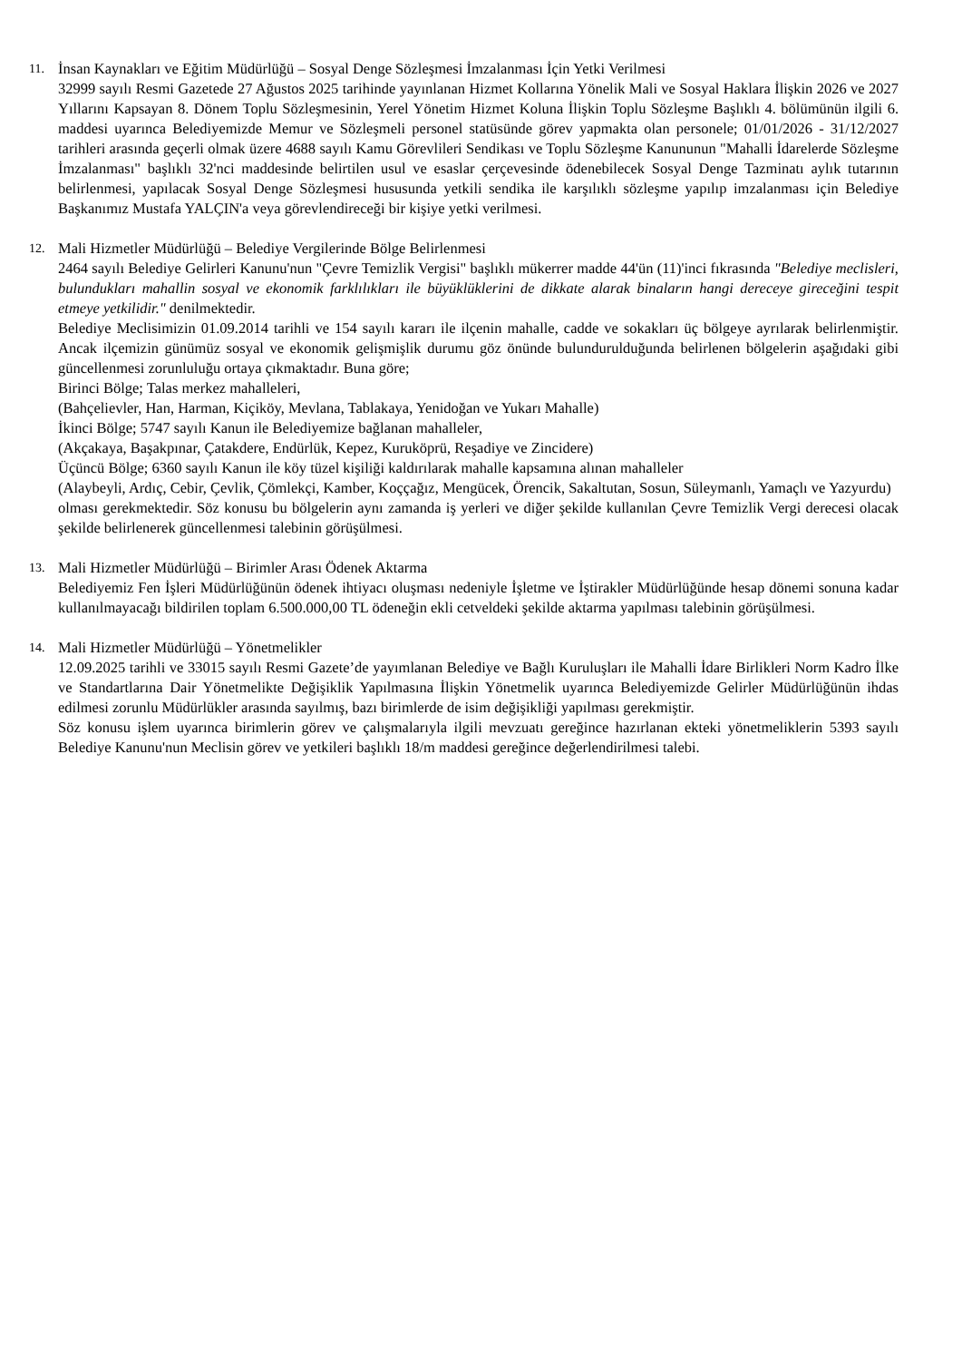11.
İnsan Kaynakları ve Eğitim Müdürlüğü – Sosyal Denge Sözleşmesi İmzalanması İçin Yetki Verilmesi
32999 sayılı Resmi Gazetede 27 Ağustos 2025 tarihinde yayınlanan Hizmet Kollarına Yönelik Mali ve Sosyal Haklara İlişkin 2026 ve 2027 Yıllarını Kapsayan 8. Dönem Toplu Sözleşmesinin, Yerel Yönetim Hizmet Koluna İlişkin Toplu Sözleşme Başlıklı 4. bölümünün ilgili 6. maddesi uyarınca Belediyemizde Memur ve Sözleşmeli personel statüsünde görev yapmakta olan personele; 01/01/2026 - 31/12/2027 tarihleri arasında geçerli olmak üzere 4688 sayılı Kamu Görevlileri Sendikası ve Toplu Sözleşme Kanununun "Mahalli İdarelerde Sözleşme İmzalanması" başlıklı 32'nci maddesinde belirtilen usul ve esaslar çerçevesinde ödenebilecek Sosyal Denge Tazminatı aylık tutarının belirlenmesi, yapılacak Sosyal Denge Sözleşmesi hususunda yetkili sendika ile karşılıklı sözleşme yapılıp imzalanması için Belediye Başkanımız Mustafa YALÇIN'a veya görevlendireceği bir kişiye yetki verilmesi.
12.
Mali Hizmetler Müdürlüğü – Belediye Vergilerinde Bölge Belirlenmesi
2464 sayılı Belediye Gelirleri Kanunu'nun "Çevre Temizlik Vergisi" başlıklı mükerrer madde 44'ün (11)'inci fıkrasında "Belediye meclisleri, bulundukları mahallin sosyal ve ekonomik farklılıkları ile büyüklüklerini de dikkate alarak binaların hangi dereceye gireceğini tespit etmeye yetkilidir." denilmektedir.
Belediye Meclisimizin 01.09.2014 tarihli ve 154 sayılı kararı ile ilçenin mahalle, cadde ve sokakları üç bölgeye ayrılarak belirlenmiştir. Ancak ilçemizin günümüz sosyal ve ekonomik gelişmişlik durumu göz önünde bulundurulduğunda belirlenen bölgelerin aşağıdaki gibi güncellenmesi zorunluluğu ortaya çıkmaktadır. Buna göre;
Birinci Bölge; Talas merkez mahalleleri,
(Bahçelievler, Han, Harman, Kiçiköy, Mevlana, Tablakaya, Yenidoğan ve Yukarı Mahalle)
İkinci Bölge; 5747 sayılı Kanun ile Belediyemize bağlanan mahalleler,
(Akçakaya, Başakpınar, Çatakdere, Endürlük, Kepez, Kuruköprü, Reşadiye ve Zincidere)
Üçüncü Bölge; 6360 sayılı Kanun ile köy tüzel kişiliği kaldırılarak mahalle kapsamına alınan mahalleler
(Alaybeyli, Ardıç, Cebir, Çevlik, Çömlekçi, Kamber, Koççağız, Mengücek, Örencik, Sakaltutan, Sosun, Süleymanlı, Yamaçlı ve Yazyurdu)
olması gerekmektedir. Söz konusu bu bölgelerin aynı zamanda iş yerleri ve diğer şekilde kullanılan Çevre Temizlik Vergi derecesi olacak şekilde belirlenerek güncellenmesi talebinin görüşülmesi.
13.
Mali Hizmetler Müdürlüğü – Birimler Arası Ödenek Aktarma
Belediyemiz Fen İşleri Müdürlüğünün ödenek ihtiyacı oluşması nedeniyle İşletme ve İştirakler Müdürlüğünde hesap dönemi sonuna kadar kullanılmayacağı bildirilen toplam 6.500.000,00 TL ödeneğin ekli cetveldeki şekilde aktarma yapılması talebinin görüşülmesi.
14.
Mali Hizmetler Müdürlüğü – Yönetmelikler
12.09.2025 tarihli ve 33015 sayılı Resmi Gazete’de yayımlanan Belediye ve Bağlı Kuruluşları ile Mahalli İdare Birlikleri Norm Kadro İlke ve Standartlarına Dair Yönetmelikte Değişiklik Yapılmasına İlişkin Yönetmelik uyarınca Belediyemizde Gelirler Müdürlüğünün ihdas edilmesi zorunlu Müdürlükler arasında sayılmış, bazı birimlerde de isim değişikliği yapılması gerekmiştir.
Söz konusu işlem uyarınca birimlerin görev ve çalışmalarıyla ilgili mevzuatı gereğince hazırlanan ekteki yönetmeliklerin 5393 sayılı Belediye Kanunu'nun Meclisin görev ve yetkileri başlıklı 18/m maddesi gereğince değerlendirilmesi talebi.